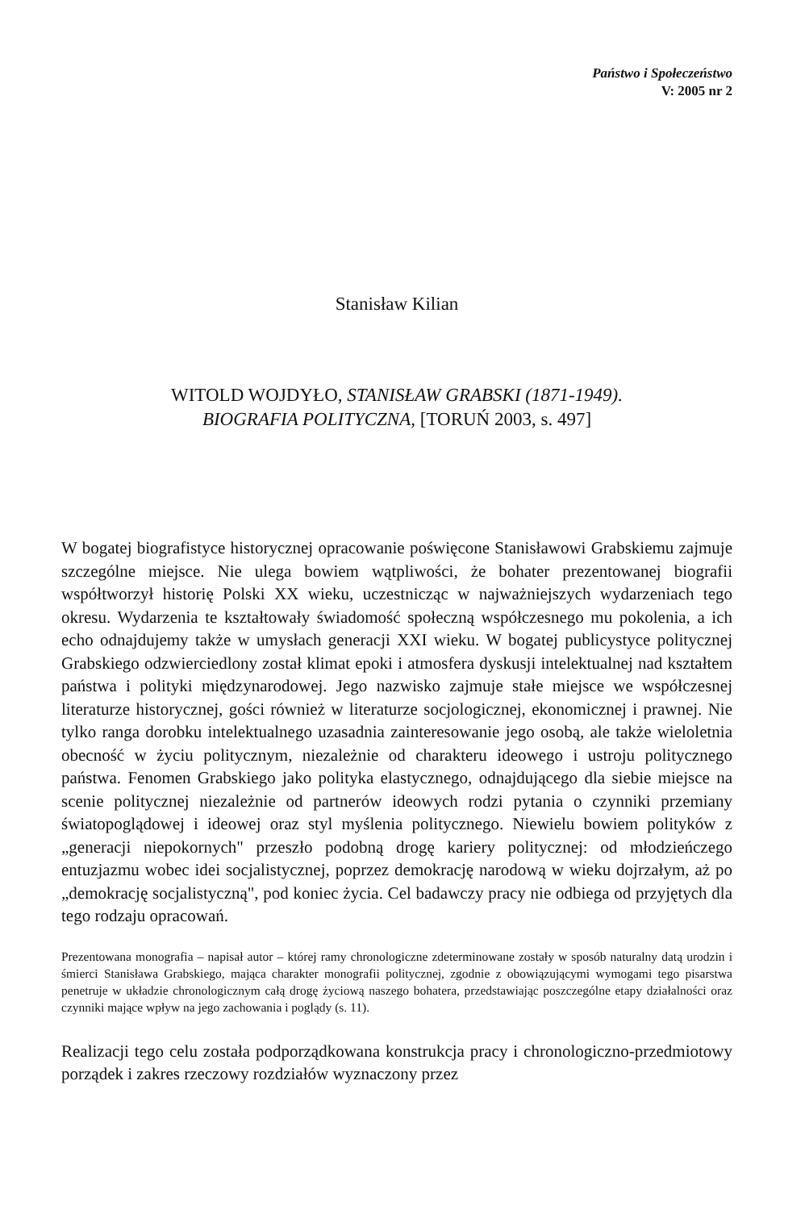Państwo i Społeczeństwo
V: 2005 nr 2
Stanisław Kilian
WITOLD WOJDYŁO, STANISŁAW GRABSKI (1871-1949).
BIOGRAFIA POLITYCZNA, [TORUŃ 2003, s. 497]
W bogatej biografistyce historycznej opracowanie poświęcone Stanisławowi Grabskiemu zajmuje szczególne miejsce. Nie ulega bowiem wątpliwości, że bohater prezentowanej biografii współtworzył historię Polski XX wieku, uczestnicząc w najważniejszych wydarzeniach tego okresu. Wydarzenia te kształtowały świadomość społeczną współczesnego mu pokolenia, a ich echo odnajdujemy także w umysłach generacji XXI wieku. W bogatej publicystyce politycznej Grabskiego odzwierciedlony został klimat epoki i atmosfera dyskusji intelektualnej nad kształtem państwa i polityki międzynarodowej. Jego nazwisko zajmuje stałe miejsce we współczesnej literaturze historycznej, gości również w literaturze socjologicznej, ekonomicznej i prawnej. Nie tylko ranga dorobku intelektualnego uzasadnia zainteresowanie jego osobą, ale także wieloletnia obecność w życiu politycznym, niezależnie od charakteru ideowego i ustroju politycznego państwa. Fenomen Grabskiego jako polityka elastycznego, odnajdującego dla siebie miejsce na scenie politycznej niezależnie od partnerów ideowych rodzi pytania o czynniki przemiany światopoglądowej i ideowej oraz styl myślenia politycznego. Niewielu bowiem polityków z „generacji niepokornych" przeszło podobną drogę kariery politycznej: od młodzieńczego entuzjazmu wobec idei socjalistycznej, poprzez demokrację narodową w wieku dojrzałym, aż po „demokrację socjalistyczną", pod koniec życia. Cel badawczy pracy nie odbiega od przyjętych dla tego rodzaju opracowań.
Prezentowana monografia – napisał autor – której ramy chronologiczne zdeterminowane zostały w sposób naturalny datą urodzin i śmierci Stanisława Grabskiego, mająca charakter monografii politycznej, zgodnie z obowiązującymi wymogami tego pisarstwa penetruje w układzie chronologicznym całą drogę życiową naszego bohatera, przedstawiając poszczególne etapy działalności oraz czynniki mające wpływ na jego zachowania i poglądy (s. 11).
Realizacji tego celu została podporządkowana konstrukcja pracy i chronologiczno-przedmiotowy porządek i zakres rzeczowy rozdziałów wyznaczony przez